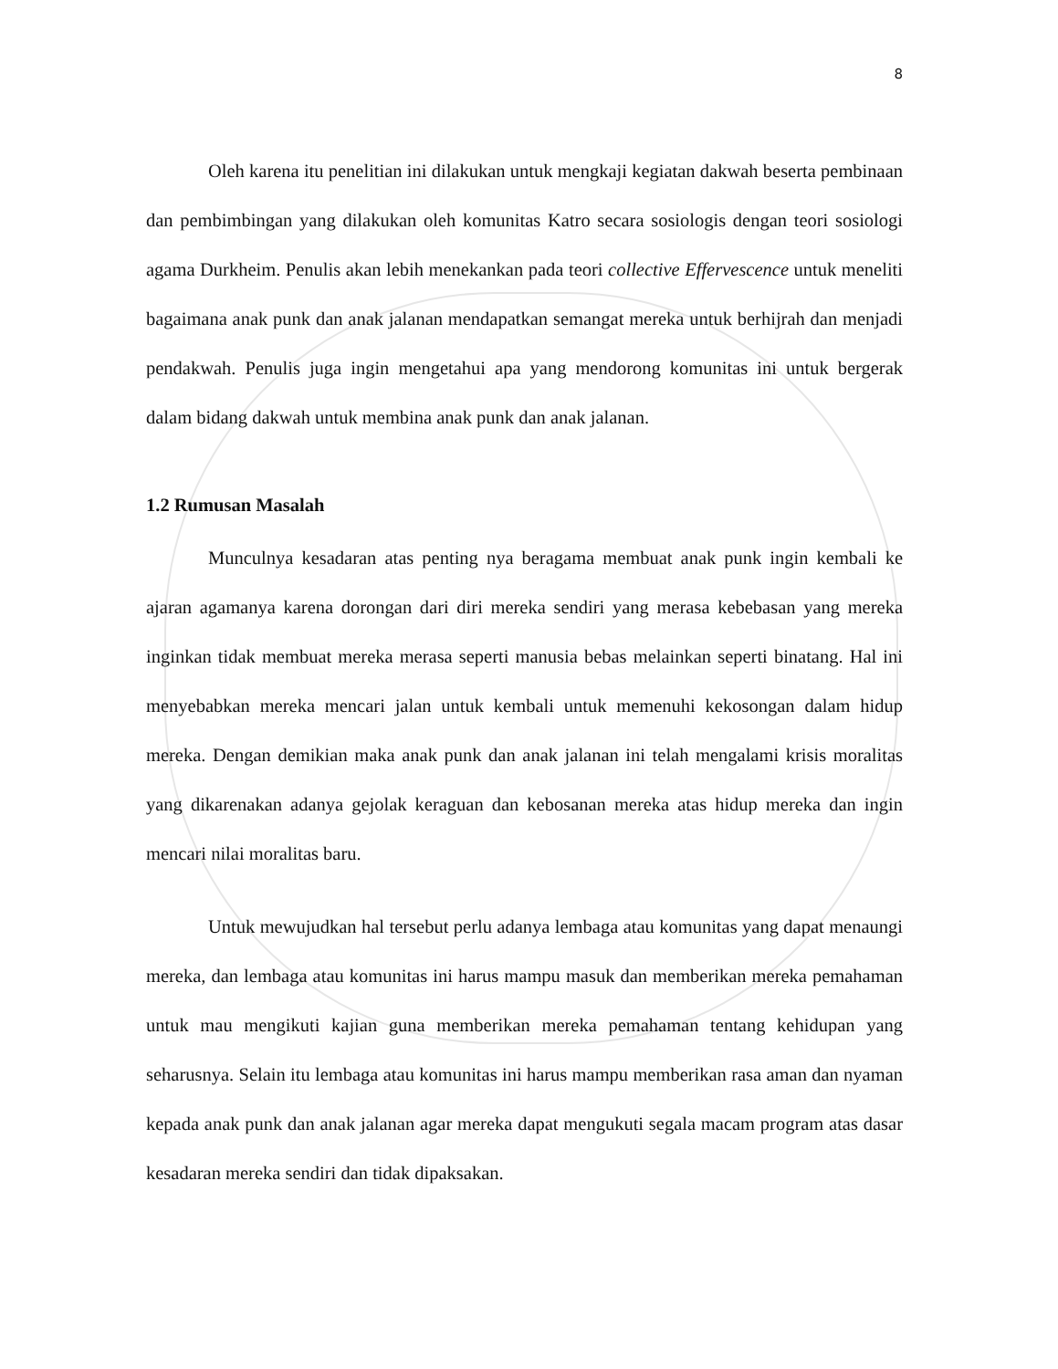8
Oleh karena itu penelitian ini dilakukan untuk mengkaji kegiatan dakwah beserta pembinaan dan pembimbingan yang dilakukan oleh komunitas Katro secara sosiologis dengan teori sosiologi agama Durkheim. Penulis akan lebih menekankan pada teori collective Effervescence untuk meneliti bagaimana anak punk dan anak jalanan mendapatkan semangat mereka untuk berhijrah dan menjadi pendakwah. Penulis juga ingin mengetahui apa yang mendorong komunitas ini untuk bergerak dalam bidang dakwah untuk membina anak punk dan anak jalanan.
1.2 Rumusan Masalah
Munculnya kesadaran atas penting nya beragama membuat anak punk ingin kembali ke ajaran agamanya karena dorongan dari diri mereka sendiri yang merasa kebebasan yang mereka inginkan tidak membuat mereka merasa seperti manusia bebas melainkan seperti binatang. Hal ini menyebabkan mereka mencari jalan untuk kembali untuk memenuhi kekosongan dalam hidup mereka. Dengan demikian maka anak punk dan anak jalanan ini telah mengalami krisis moralitas yang dikarenakan adanya gejolak keraguan dan kebosanan mereka atas hidup mereka dan ingin mencari nilai moralitas baru.
Untuk mewujudkan hal tersebut perlu adanya lembaga atau komunitas yang dapat menaungi mereka, dan lembaga atau komunitas ini harus mampu masuk dan memberikan mereka pemahaman untuk mau mengikuti kajian guna memberikan mereka pemahaman tentang kehidupan yang seharusnya. Selain itu lembaga atau komunitas ini harus mampu memberikan rasa aman dan nyaman kepada anak punk dan anak jalanan agar mereka dapat mengukuti segala macam program atas dasar kesadaran mereka sendiri dan tidak dipaksakan.